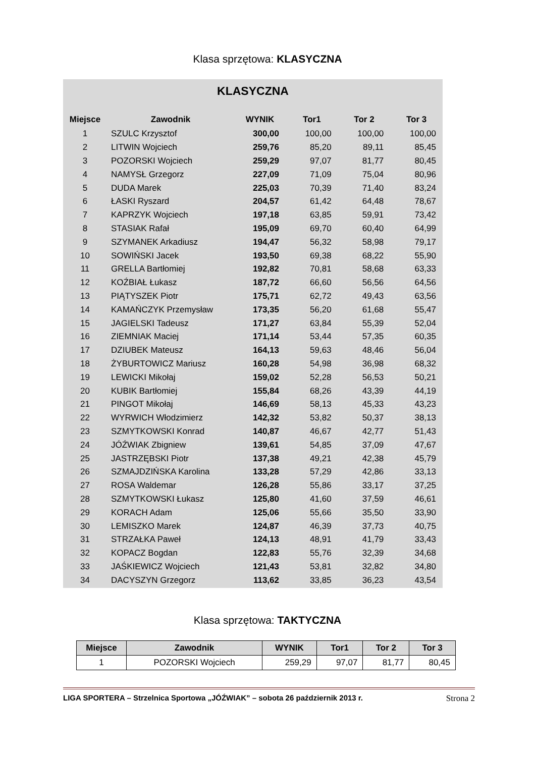Klasa sprzętowa: KLASYCZNA
KLASYCZNA
| Miejsce | Zawodnik | WYNIK | Tor1 | Tor 2 | Tor 3 |
| --- | --- | --- | --- | --- | --- |
| 1 | SZULC Krzysztof | 300,00 | 100,00 | 100,00 | 100,00 |
| 2 | LITWIN Wojciech | 259,76 | 85,20 | 89,11 | 85,45 |
| 3 | POZORSKI Wojciech | 259,29 | 97,07 | 81,77 | 80,45 |
| 4 | NAMYSŁ Grzegorz | 227,09 | 71,09 | 75,04 | 80,96 |
| 5 | DUDA Marek | 225,03 | 70,39 | 71,40 | 83,24 |
| 6 | ŁASKI Ryszard | 204,57 | 61,42 | 64,48 | 78,67 |
| 7 | KAPRZYK Wojciech | 197,18 | 63,85 | 59,91 | 73,42 |
| 8 | STASIAK Rafał | 195,09 | 69,70 | 60,40 | 64,99 |
| 9 | SZYMANEK Arkadiusz | 194,47 | 56,32 | 58,98 | 79,17 |
| 10 | SOWIŃSKI Jacek | 193,50 | 69,38 | 68,22 | 55,90 |
| 11 | GRELLA Bartłomiej | 192,82 | 70,81 | 58,68 | 63,33 |
| 12 | KOŹBIAŁ Łukasz | 187,72 | 66,60 | 56,56 | 64,56 |
| 13 | PIĄTYSZEK Piotr | 175,71 | 62,72 | 49,43 | 63,56 |
| 14 | KAMAŃCZYK Przemysław | 173,35 | 56,20 | 61,68 | 55,47 |
| 15 | JAGIELSKI Tadeusz | 171,27 | 63,84 | 55,39 | 52,04 |
| 16 | ZIEMNIAK Maciej | 171,14 | 53,44 | 57,35 | 60,35 |
| 17 | DZIUBEK Mateusz | 164,13 | 59,63 | 48,46 | 56,04 |
| 18 | ŻYBURTOWICZ Mariusz | 160,28 | 54,98 | 36,98 | 68,32 |
| 19 | LEWICKI Mikołaj | 159,02 | 52,28 | 56,53 | 50,21 |
| 20 | KUBIK Bartłomiej | 155,84 | 68,26 | 43,39 | 44,19 |
| 21 | PINGOT Mikołaj | 146,69 | 58,13 | 45,33 | 43,23 |
| 22 | WYRWICH Włodzimierz | 142,32 | 53,82 | 50,37 | 38,13 |
| 23 | SZMYTKOWSKI Konrad | 140,87 | 46,67 | 42,77 | 51,43 |
| 24 | JÓŹWIAK Zbigniew | 139,61 | 54,85 | 37,09 | 47,67 |
| 25 | JASTRZĘBSKI Piotr | 137,38 | 49,21 | 42,38 | 45,79 |
| 26 | SZMAJDZIŃSKA Karolina | 133,28 | 57,29 | 42,86 | 33,13 |
| 27 | ROSA Waldemar | 126,28 | 55,86 | 33,17 | 37,25 |
| 28 | SZMYTKOWSKI Łukasz | 125,80 | 41,60 | 37,59 | 46,61 |
| 29 | KORACH Adam | 125,06 | 55,66 | 35,50 | 33,90 |
| 30 | LEMISZKO Marek | 124,87 | 46,39 | 37,73 | 40,75 |
| 31 | STRZAŁKA Paweł | 124,13 | 48,91 | 41,79 | 33,43 |
| 32 | KOPACZ Bogdan | 122,83 | 55,76 | 32,39 | 34,68 |
| 33 | JAŚKIEWICZ Wojciech | 121,43 | 53,81 | 32,82 | 34,80 |
| 34 | DACYSZYN Grzegorz | 113,62 | 33,85 | 36,23 | 43,54 |
Klasa sprzętowa: TAKTYCZNA
| Miejsce | Zawodnik | WYNIK | Tor1 | Tor 2 | Tor 3 |
| --- | --- | --- | --- | --- | --- |
| 1 | POZORSKI Wojciech | 259,29 | 97,07 | 81,77 | 80,45 |
LIGA SPORTERA – Strzelnica Sportowa „JÓŹWIAK” – sobota 26 październik 2013 r. Strona 2